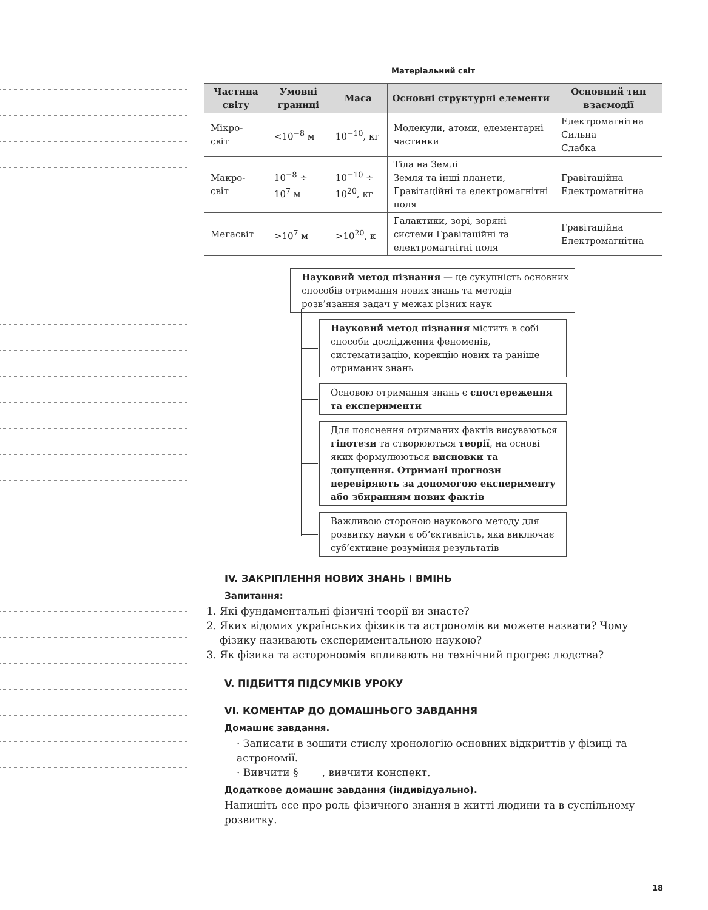Матеріальний світ
| Частина світу | Умовні границі | Маса | Основні структурні елементи | Основний тип взаємодії |
| --- | --- | --- | --- | --- |
| Мікро- світ | <10<sup>−8</sup> м | 10<sup>−10</sup>, кг | Молекули, атоми, елементарні частинки | Електромагнітна Сильна Слабка |
| Макро- світ | 10<sup>−8</sup> ÷ 10<sup>7</sup> м | 10<sup>−10</sup> ÷ 10<sup>20</sup>, кг | Тіла на Землі Земля та інші планети, Гравітаційні та електромагнітні поля | Гравітаційна Електромагнітна |
| Мегасвіт | >10<sup>7</sup> м | >10<sup>20</sup>, к | Галактики, зорі, зоряні системи Гравітаційні та електромагнітні поля | Гравітаційна Електромагнітна |
Науковий метод пізнання — це сукупність основних способів отримання нових знань та методів розв’язання задач у межах різних наук
Науковий метод пізнання містить в собі способи дослідження феноменів, систематизацію, корекцію нових та раніше отриманих знань
Основою отримання знань є спостереження та експерименти
Для пояснення отриманих фактів висуваються гіпотези та створюються теорії, на основі яких формулюються висновки та допущення. Отримані прогнози перевіряють за допомогою експерименту або збиранням нових фактів
Важливою стороною наукового методу для розвитку науки є об’єктивність, яка виключає суб’єктивне розуміння результатів
IV. ЗАКРІПЛЕННЯ НОВИХ ЗНАНЬ І ВМІНЬ
Запитання:
1. Які фундаментальні фізичні теорії ви знаєте?
2. Яких відомих українських фізиків та астрономів ви можете назвати? Чому фізику називають експериментальною наукою?
3. Як фізика та астороноомія впливають на технічний прогрес людства?
V. ПІДБИТТЯ ПІДСУМКІВ УРОКУ
VI. КОМЕНТАР ДО ДОМАШНЬОГО ЗАВДАННЯ
Домашнє завдання.
· Записати в зошити стислу хронологію основних відкриттів у фізиці та астрономії.
· Вивчити § ____, вивчити конспект.
Додаткове домашнє завдання (індивідуально).
Напишіть есе про роль фізичного знання в житті людини та в суспільному розвитку.
18